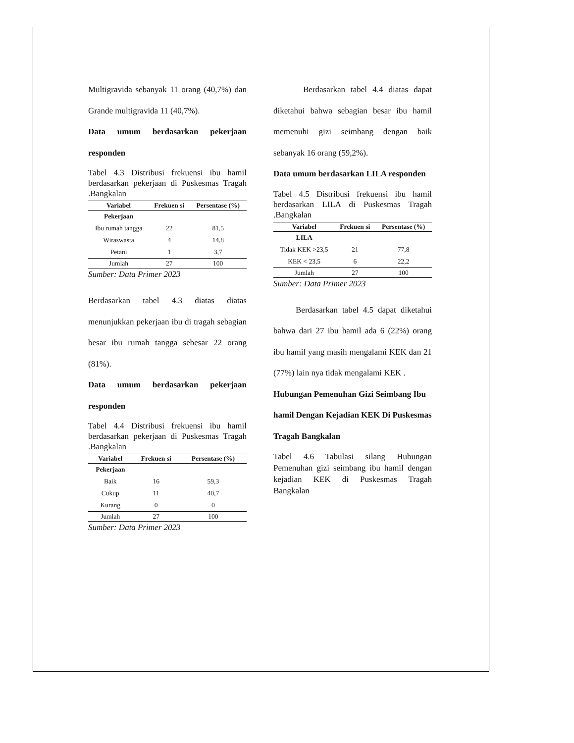Multigravida sebanyak 11 orang (40,7%) dan Grande multigravida 11 (40,7%).
Data umum berdasarkan pekerjaan responden
Tabel 4.3 Distribusi frekuensi ibu hamil berdasarkan pekerjaan di Puskesmas Tragah .Bangkalan
| Variabel | Frekuen si | Persentase (%) |
| --- | --- | --- |
| Pekerjaan | | |
| Ibu rumah tangga | 22 | 81,5 |
| Wiraswasta | 4 | 14,8 |
| Petani | 1 | 3,7 |
| Jumlah | 27 | 100 |
Sumber: Data Primer 2023
Berdasarkan tabel 4.3 diatas diatas menunjukkan pekerjaan ibu di tragah sebagian besar ibu rumah tangga sebesar 22 orang (81%).
Data umum berdasarkan pekerjaan responden
Tabel 4.4 Distribusi frekuensi ibu hamil berdasarkan pekerjaan di Puskesmas Tragah .Bangkalan
| Variabel | Frekuen si | Persentase (%) |
| --- | --- | --- |
| Pekerjaan | | |
| Baik | 16 | 59,3 |
| Cukup | 11 | 40,7 |
| Kurang | 0 | 0 |
| Jumlah | 27 | 100 |
Sumber: Data Primer 2023
Berdasarkan tabel 4.4 diatas dapat diketahui bahwa sebagian besar ibu hamil memenuhi gizi seimbang dengan baik sebanyak 16 orang (59,2%).
Data umum berdasarkan LILA responden
Tabel 4.5 Distribusi frekuensi ibu hamil berdasarkan LILA di Puskesmas Tragah .Bangkalan
| Variabel | Frekuen si | Persentase (%) |
| --- | --- | --- |
| LILA | | |
| Tidak KEK >23,5 | 21 | 77,8 |
| KEK < 23,5 | 6 | 22,2 |
| Jumlah | 27 | 100 |
Sumber: Data Primer 2023
Berdasarkan tabel 4.5 dapat diketahui bahwa dari 27 ibu hamil ada 6 (22%) orang ibu hamil yang masih mengalami KEK dan 21 (77%) lain nya tidak mengalami KEK .
Hubungan Pemenuhan Gizi Seimbang Ibu hamil Dengan Kejadian KEK Di Puskesmas Tragah Bangkalan
Tabel 4.6 Tabulasi silang Hubungan Pemenuhan gizi seimbang ibu hamil dengan kejadian KEK di Puskesmas Tragah Bangkalan